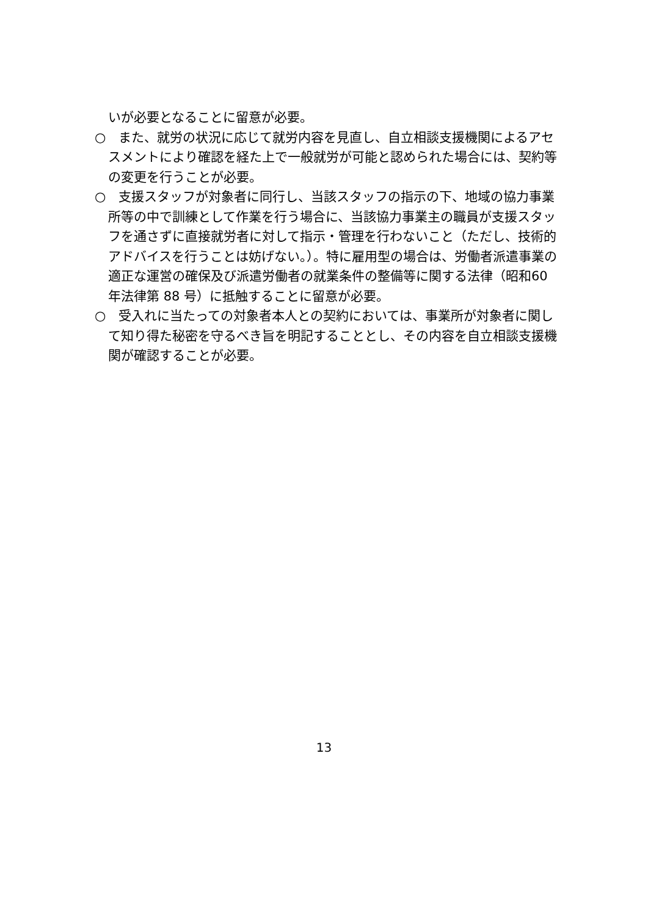いが必要となることに留意が必要。
○　また、就労の状況に応じて就労内容を見直し、自立相談支援機関によるアセスメントにより確認を経た上で一般就労が可能と認められた場合には、契約等の変更を行うことが必要。
○　支援スタッフが対象者に同行し、当該スタッフの指示の下、地域の協力事業所等の中で訓練として作業を行う場合に、当該協力事業主の職員が支援スタッフを通さずに直接就労者に対して指示・管理を行わないこと（ただし、技術的アドバイスを行うことは妨げない。）。特に雇用型の場合は、労働者派遣事業の適正な運営の確保及び派遣労働者の就業条件の整備等に関する法律（昭和60 年法律第 88 号）に抵触することに留意が必要。
○　受入れに当たっての対象者本人との契約においては、事業所が対象者に関して知り得た秘密を守るべき旨を明記することとし、その内容を自立相談支援機関が確認することが必要。
13